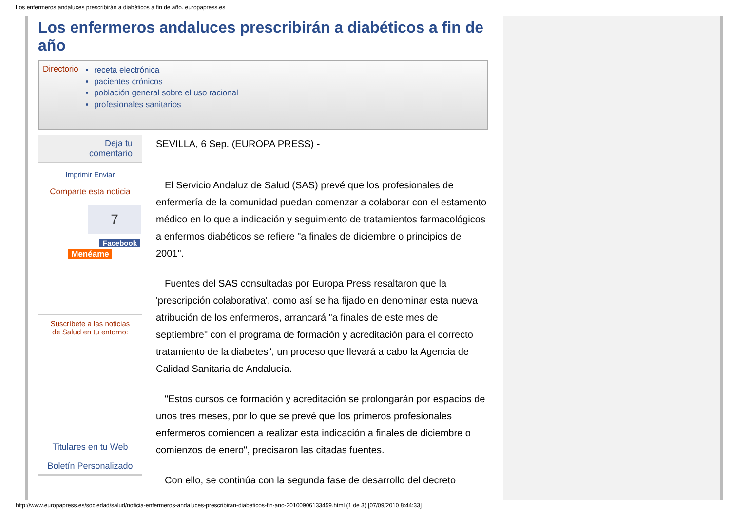Los enfermeros andaluces prescribirán a diabéticos a fin de año. europapress.es
Los enfermeros andaluces prescribirán a diabéticos a fin de año
Directorio
receta electrónica
pacientes crónicos
población general sobre el uso racional
profesionales sanitarios
Deja tu
comentario
Imprimir Enviar
Comparte esta noticia
7
Facebook
Menéame
Suscríbete a las noticias
de Salud en tu entorno:
Titulares en tu Web
Boletín Personalizado
SEVILLA, 6 Sep. (EUROPA PRESS) -
El Servicio Andaluz de Salud (SAS) prevé que los profesionales de enfermería de la comunidad puedan comenzar a colaborar con el estamento médico en lo que a indicación y seguimiento de tratamientos farmacológicos a enfermos diabéticos se refiere "a finales de diciembre o principios de 2001".
Fuentes del SAS consultadas por Europa Press resaltaron que la 'prescripción colaborativa', como así se ha fijado en denominar esta nueva atribución de los enfermeros, arrancará "a finales de este mes de septiembre" con el programa de formación y acreditación para el correcto tratamiento de la diabetes", un proceso que llevará a cabo la Agencia de Calidad Sanitaria de Andalucía.
"Estos cursos de formación y acreditación se prolongarán por espacios de unos tres meses, por lo que se prevé que los primeros profesionales enfermeros comiencen a realizar esta indicación a finales de diciembre o comienzos de enero", precisaron las citadas fuentes.
Con ello, se continúa con la segunda fase de desarrollo del decreto
http://www.europapress.es/sociedad/salud/noticia-enfermeros-andaluces-prescribiran-diabeticos-fin-ano-20100906133459.html (1 de 3) [07/09/2010 8:44:33]